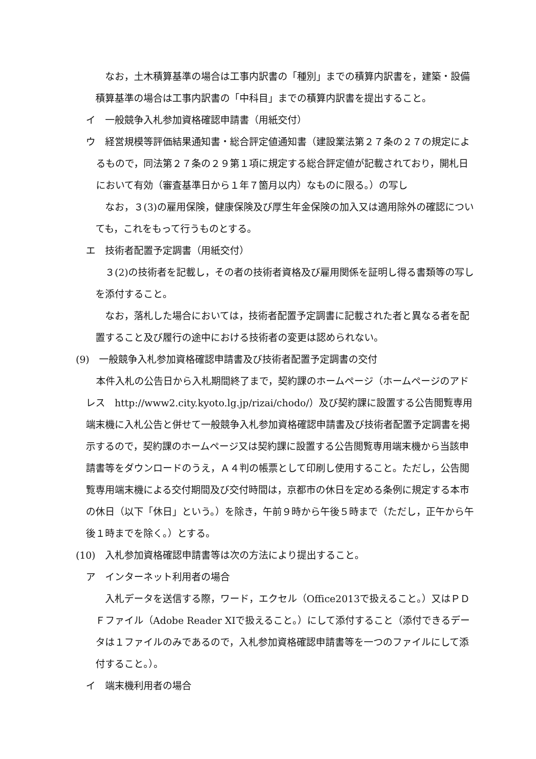なお，土木積算基準の場合は工事内訳書の「種別」までの積算内訳書を，建築・設備積算基準の場合は工事内訳書の「中科目」までの積算内訳書を提出すること。
イ　一般競争入札参加資格確認申請書（用紙交付）
ウ　経営規模等評価結果通知書・総合評定値通知書（建設業法第２７条の２７の規定によるもので，同法第２７条の２９第１項に規定する総合評定値が記載されており，開札日において有効（審査基準日から１年７箇月以内）なものに限る。）の写し
なお，３(3)の雇用保険，健康保険及び厚生年金保険の加入又は適用除外の確認についても，これをもって行うものとする。
エ　技術者配置予定調書（用紙交付）
３(2)の技術者を記載し，その者の技術者資格及び雇用関係を証明し得る書類等の写しを添付すること。
なお，落札した場合においては，技術者配置予定調書に記載された者と異なる者を配置すること及び履行の途中における技術者の変更は認められない。
(9)　一般競争入札参加資格確認申請書及び技術者配置予定調書の交付
本件入札の公告日から入札期間終了まで，契約課のホームページ（ホームページのアドレス　http://www2.city.kyoto.lg.jp/rizai/chodo/）及び契約課に設置する公告閲覧専用端末機に入札公告と併せて一般競争入札参加資格確認申請書及び技術者配置予定調書を掲示するので，契約課のホームページ又は契約課に設置する公告閲覧専用端末機から当該申請書等をダウンロードのうえ，Ａ４判の帳票として印刷し使用すること。ただし，公告閲覧専用端末機による交付期間及び交付時間は，京都市の休日を定める条例に規定する本市の休日（以下「休日」という。）を除き，午前９時から午後５時まで（ただし，正午から午後１時までを除く。）とする。
(10)　入札参加資格確認申請書等は次の方法により提出すること。
ア　インターネット利用者の場合
入札データを送信する際，ワード，エクセル（Office2013で扱えること。）又はＰＤＦファイル（Adobe Reader XIで扱えること。）にして添付すること（添付できるデータは１ファイルのみであるので，入札参加資格確認申請書等を一つのファイルにして添付すること。）。
イ　端末機利用者の場合